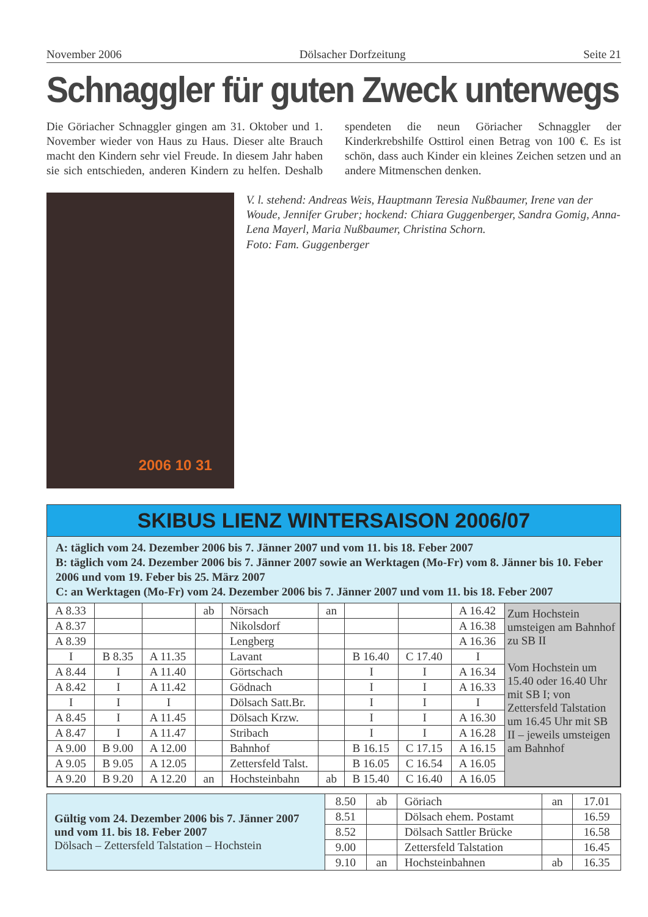November 2006 Dölsacher Dorfzeitung Seite 21
Schnaggler für guten Zweck unterwegs
Die Göriacher Schnaggler gingen am 31. Oktober und 1. November wieder von Haus zu Haus. Dieser alte Brauch macht den Kindern sehr viel Freude. In diesem Jahr haben sie sich entschieden, anderen Kindern zu helfen. Deshalb spendeten die neun Göriacher Schnaggler der Kinderkrebshilfe Osttirol einen Betrag von 100 €. Es ist schön, dass auch Kinder ein kleines Zeichen setzen und an andere Mitmenschen denken.
2006 10 31
V. l. stehend: Andreas Weis, Hauptmann Teresia Nußbaumer, Irene van der Woude, Jennifer Gruber; hockend: Chiara Guggenberger, Sandra Gomig, Anna-Lena Mayerl, Maria Nußbaumer, Christina Schorn.
Foto: Fam. Guggenberger
SKIBUS LIENZ WINTERSAISON 2006/07
A: täglich vom 24. Dezember 2006 bis 7. Jänner 2007 und vom 11. bis 18. Feber 2007
B: täglich vom 24. Dezember 2006 bis 7. Jänner 2007 sowie an Werktagen (Mo-Fr) vom 8. Jänner bis 10. Feber 2006 und vom 19. Feber bis 25. März 2007
C: an Werktagen (Mo-Fr) vom 24. Dezember 2006 bis 7. Jänner 2007 und vom 11. bis 18. Feber 2007
| A 8.33 | | | ab | Nörsach | an | | | A 16.42 | Zum Hochstein umsteigen am Bahnhof zu SB II Vom Hochstein um 15.40 oder 16.40 Uhr mit SB I; von Zettersfeld Talstation um 16.45 Uhr mit SB II – jeweils umsteigen am Bahnhof |
| A 8.37 | | | | Nikolsdorf | | | | A 16.38 | |
| A 8.39 | | | | Lengberg | | | | A 16.36 | |
| I | B 8.35 | A 11.35 | | Lavant | | B 16.40 | C 17.40 | I | |
| A 8.44 | I | A 11.40 | | Görtschach | | I | I | A 16.34 | |
| A 8.42 | I | A 11.42 | | Gödnach | | I | I | A 16.33 | |
| I | I | I | | Dölsach Satt.Br. | | I | I | I | |
| A 8.45 | I | A 11.45 | | Dölsach Krzw. | | I | I | A 16.30 | |
| A 8.47 | I | A 11.47 | | Stribach | | I | I | A 16.28 | |
| A 9.00 | B 9.00 | A 12.00 | | Bahnhof | | B 16.15 | C 17.15 | A 16.15 | |
| A 9.05 | B 9.05 | A 12.05 | | Zettersfeld Talst. | | B 16.05 | C 16.54 | A 16.05 | |
| A 9.20 | B 9.20 | A 12.20 | an | Hochsteinbahn | ab | B 15.40 | C 16.40 | A 16.05 | |
| Gültig vom 24. Dezember 2006 bis 7. Jänner 2007 und vom 11. bis 18. Feber 2007 Dölsach – Zettersfeld Talstation – Hochstein | 8.50 | ab | Göriach | an | 17.01 |
| | 8.51 | | Dölsach ehem. Postamt | | 16.59 |
| | 8.52 | | Dölsach Sattler Brücke | | 16.58 |
| | 9.00 | | Zettersfeld Talstation | | 16.45 |
| | 9.10 | an | Hochsteinbahnen | ab | 16.35 |